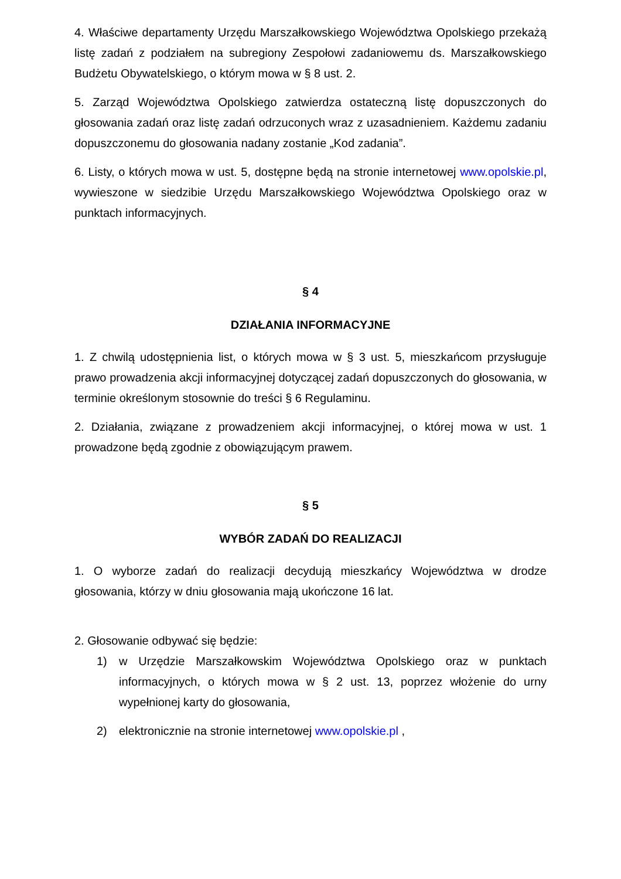4. Właściwe departamenty Urzędu Marszałkowskiego Województwa Opolskiego przekażą listę zadań z podziałem na subregiony Zespołowi zadaniowemu ds. Marszałkowskiego Budżetu Obywatelskiego, o którym mowa w § 8 ust. 2.
5. Zarząd Województwa Opolskiego zatwierdza ostateczną listę dopuszczonych do głosowania zadań oraz listę zadań odrzuconych wraz z uzasadnieniem. Każdemu zadaniu dopuszczonemu do głosowania nadany zostanie „Kod zadania”.
6. Listy, o których mowa w ust. 5, dostępne będą na stronie internetowej www.opolskie.pl, wywieszone w siedzibie Urzędu Marszałkowskiego Województwa Opolskiego oraz w punktach informacyjnych.
§ 4
DZIAŁANIA INFORMACYJNE
1. Z chwilą udostępnienia list, o których mowa w § 3 ust. 5, mieszkańcom przysługuje prawo prowadzenia akcji informacyjnej dotyczącej zadań dopuszczonych do głosowania, w terminie określonym stosownie do treści § 6 Regulaminu.
2. Działania, związane z prowadzeniem akcji informacyjnej, o której mowa w ust. 1 prowadzone będą zgodnie z obowiązującym prawem.
§ 5
WYBÓR ZADAŃ DO REALIZACJI
1. O wyborze zadań do realizacji decydują mieszkańcy Województwa w drodze głosowania, którzy w dniu głosowania mają ukończone 16 lat.
2. Głosowanie odbywać się będzie:
1) w Urzędzie Marszałkowskim Województwa Opolskiego oraz w punktach informacyjnych, o których mowa w § 2 ust. 13, poprzez włożenie do urny wypełnionej karty do głosowania,
2) elektronicznie na stronie internetowej www.opolskie.pl ,